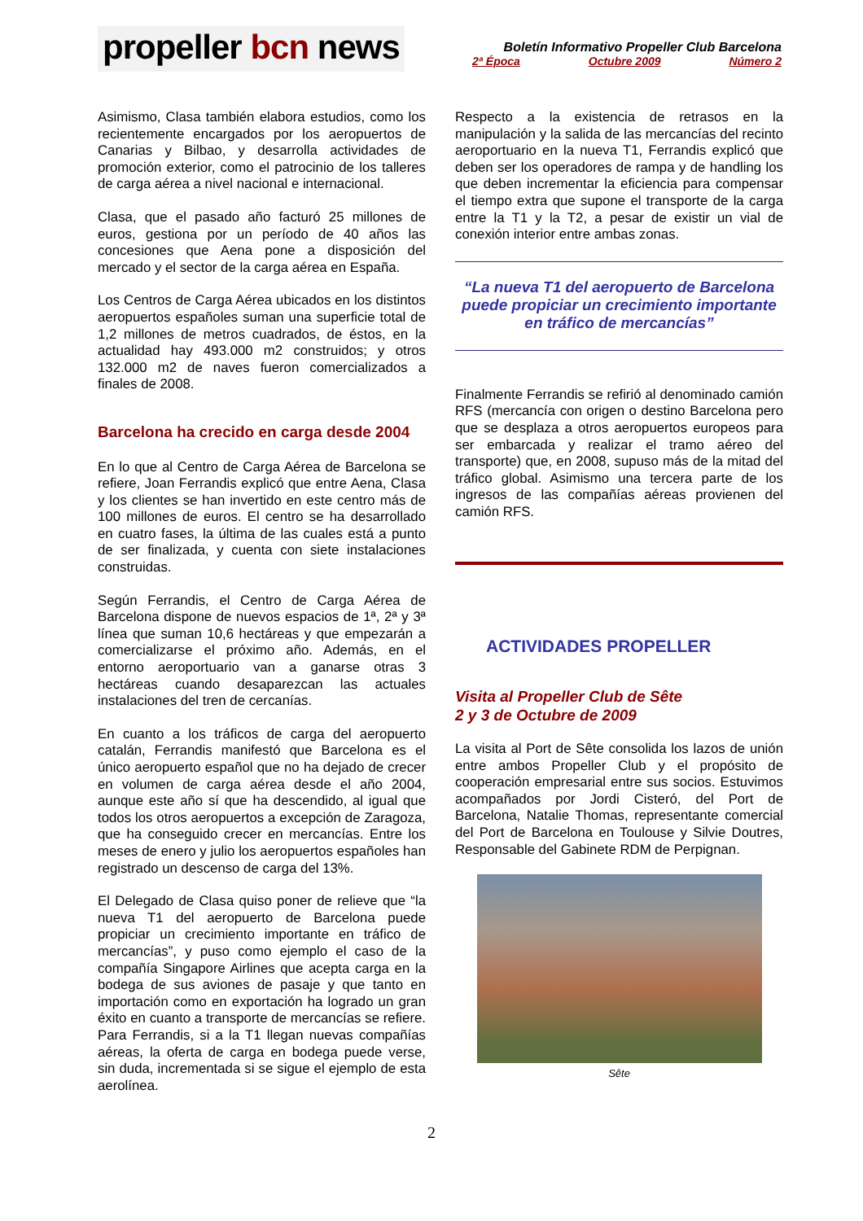propeller bcn news
Boletín Informativo Propeller Club Barcelona
2ª Época Octubre 2009 Número 2
Asimismo, Clasa también elabora estudios, como los recientemente encargados por los aeropuertos de Canarias y Bilbao, y desarrolla actividades de promoción exterior, como el patrocinio de los talleres de carga aérea a nivel nacional e internacional.
Clasa, que el pasado año facturó 25 millones de euros, gestiona por un período de 40 años las concesiones que Aena pone a disposición del mercado y el sector de la carga aérea en España.
Los Centros de Carga Aérea ubicados en los distintos aeropuertos españoles suman una superficie total de 1,2 millones de metros cuadrados, de éstos, en la actualidad hay 493.000 m2 construidos; y otros 132.000 m2 de naves fueron comercializados a finales de 2008.
Barcelona ha crecido en carga desde 2004
En lo que al Centro de Carga Aérea de Barcelona se refiere, Joan Ferrandis explicó que entre Aena, Clasa y los clientes se han invertido en este centro más de 100 millones de euros. El centro se ha desarrollado en cuatro fases, la última de las cuales está a punto de ser finalizada, y cuenta con siete instalaciones construidas.
Según Ferrandis, el Centro de Carga Aérea de Barcelona dispone de nuevos espacios de 1ª, 2ª y 3ª línea que suman 10,6 hectáreas y que empezarán a comercializarse el próximo año. Además, en el entorno aeroportuario van a ganarse otras 3 hectáreas cuando desaparezcan las actuales instalaciones del tren de cercanías.
En cuanto a los tráficos de carga del aeropuerto catalán, Ferrandis manifestó que Barcelona es el único aeropuerto español que no ha dejado de crecer en volumen de carga aérea desde el año 2004, aunque este año sí que ha descendido, al igual que todos los otros aeropuertos a excepción de Zaragoza, que ha conseguido crecer en mercancías. Entre los meses de enero y julio los aeropuertos españoles han registrado un descenso de carga del 13%.
El Delegado de Clasa quiso poner de relieve que “la nueva T1 del aeropuerto de Barcelona puede propiciar un crecimiento importante en tráfico de mercancías”, y puso como ejemplo el caso de la compañía Singapore Airlines que acepta carga en la bodega de sus aviones de pasaje y que tanto en importación como en exportación ha logrado un gran éxito en cuanto a transporte de mercancías se refiere. Para Ferrandis, si a la T1 llegan nuevas compañías aéreas, la oferta de carga en bodega puede verse, sin duda, incrementada si se sigue el ejemplo de esta aerolínea.
Respecto a la existencia de retrasos en la manipulación y la salida de las mercancías del recinto aeroportuario en la nueva T1, Ferrandis explicó que deben ser los operadores de rampa y de handling los que deben incrementar la eficiencia para compensar el tiempo extra que supone el transporte de la carga entre la T1 y la T2, a pesar de existir un vial de conexión interior entre ambas zonas.
“La nueva T1 del aeropuerto de Barcelona puede propiciar un crecimiento importante en tráfico de mercancías”
Finalmente Ferrandis se refirió al denominado camión RFS (mercancía con origen o destino Barcelona pero que se desplaza a otros aeropuertos europeos para ser embarcada y realizar el tramo aéreo del transporte) que, en 2008, supuso más de la mitad del tráfico global. Asimismo una tercera parte de los ingresos de las compañías aéreas provienen del camión RFS.
ACTIVIDADES PROPELLER
Visita al Propeller Club de Sête
2 y 3 de Octubre de 2009
La visita al Port de Sête consolida los lazos de unión entre ambos Propeller Club y el propósito de cooperación empresarial entre sus socios. Estuvimos acompañados por Jordi Cisteró, del Port de Barcelona, Natalie Thomas, representante comercial del Port de Barcelona en Toulouse y Silvie Doutres, Responsable del Gabinete RDM de Perpignan.
Sête
2